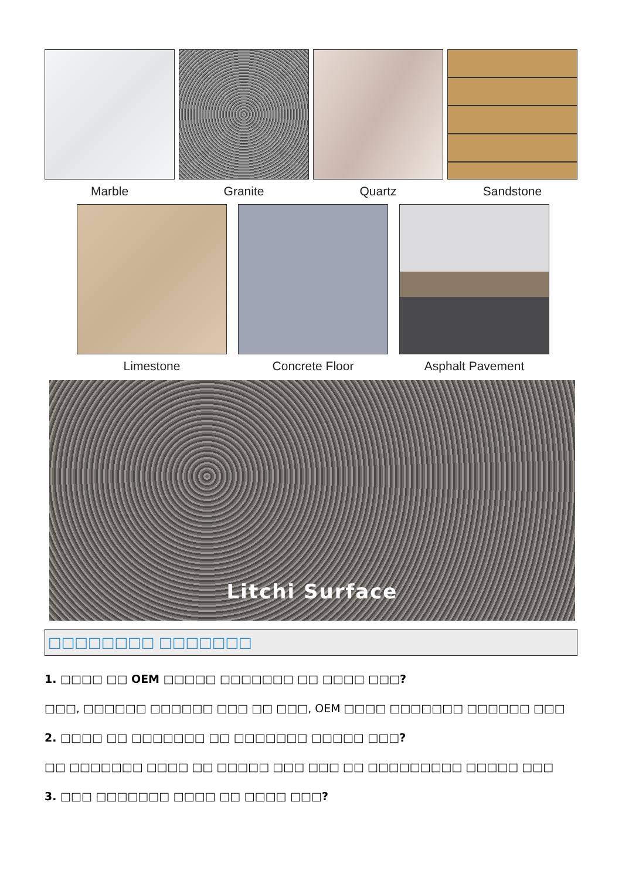Marble Granite Quartz Sandstone
Limestone Concrete Floor Asphalt Pavement
Litchi Surface
□□□□□□□□ □□□□□□□
1. □□□□ □□ OEM □□□□□ □□□□□□□ □□ □□□□ □□□?
□□□, □□□□□□ □□□□□□ □□□ □□ □□□, OEM □□□□ □□□□□□□ □□□□□□ □□□
2. □□□□ □□ □□□□□□□ □□ □□□□□□□ □□□□□ □□□?
□□ □□□□□□□ □□□□ □□ □□□□□ □□□ □□□ □□ □□□□□□□□□ □□□□□ □□□
3. □□□ □□□□□□□ □□□□ □□ □□□□ □□□?